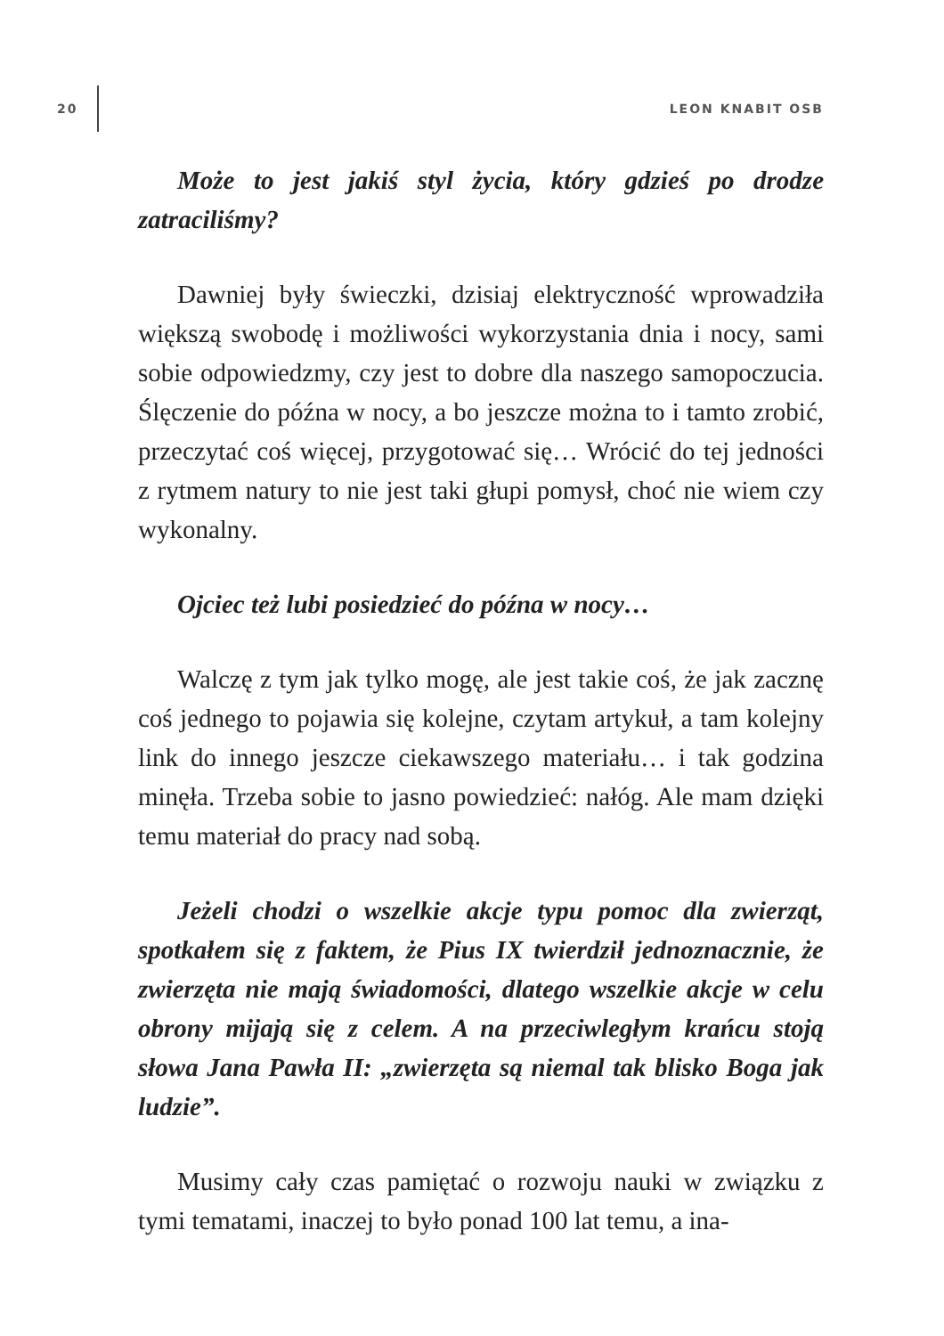20
LEON KNABIT OSB
Może to jest jakiś styl życia, który gdzieś po drodze zatraciliśmy?
Dawniej były świeczki, dzisiaj elektryczność wprowadziła większą swobodę i możliwości wykorzystania dnia i nocy, sami sobie odpowiedzmy, czy jest to dobre dla naszego samopoczucia. Ślęczenie do późna w nocy, a bo jeszcze można to i tamto zrobić, przeczytać coś więcej, przygotować się… Wrócić do tej jedności z rytmem natury to nie jest taki głupi pomysł, choć nie wiem czy wykonalny.
Ojciec też lubi posiedzieć do późna w nocy…
Walczę z tym jak tylko mogę, ale jest takie coś, że jak zacznę coś jednego to pojawia się kolejne, czytam artykuł, a tam kolejny link do innego jeszcze ciekawszego materiału… i tak godzina minęła. Trzeba sobie to jasno powiedzieć: nałóg. Ale mam dzięki temu materiał do pracy nad sobą.
Jeżeli chodzi o wszelkie akcje typu pomoc dla zwierząt, spotkałem się z faktem, że Pius IX twierdził jednoznacznie, że zwierzęta nie mają świadomości, dlatego wszelkie akcje w celu obrony mijają się z celem. A na przeciwległym krańcu stoją słowa Jana Pawła II: „zwierzęta są niemal tak blisko Boga jak ludzie”.
Musimy cały czas pamiętać o rozwoju nauki w związku z tymi tematami, inaczej to było ponad 100 lat temu, a ina-